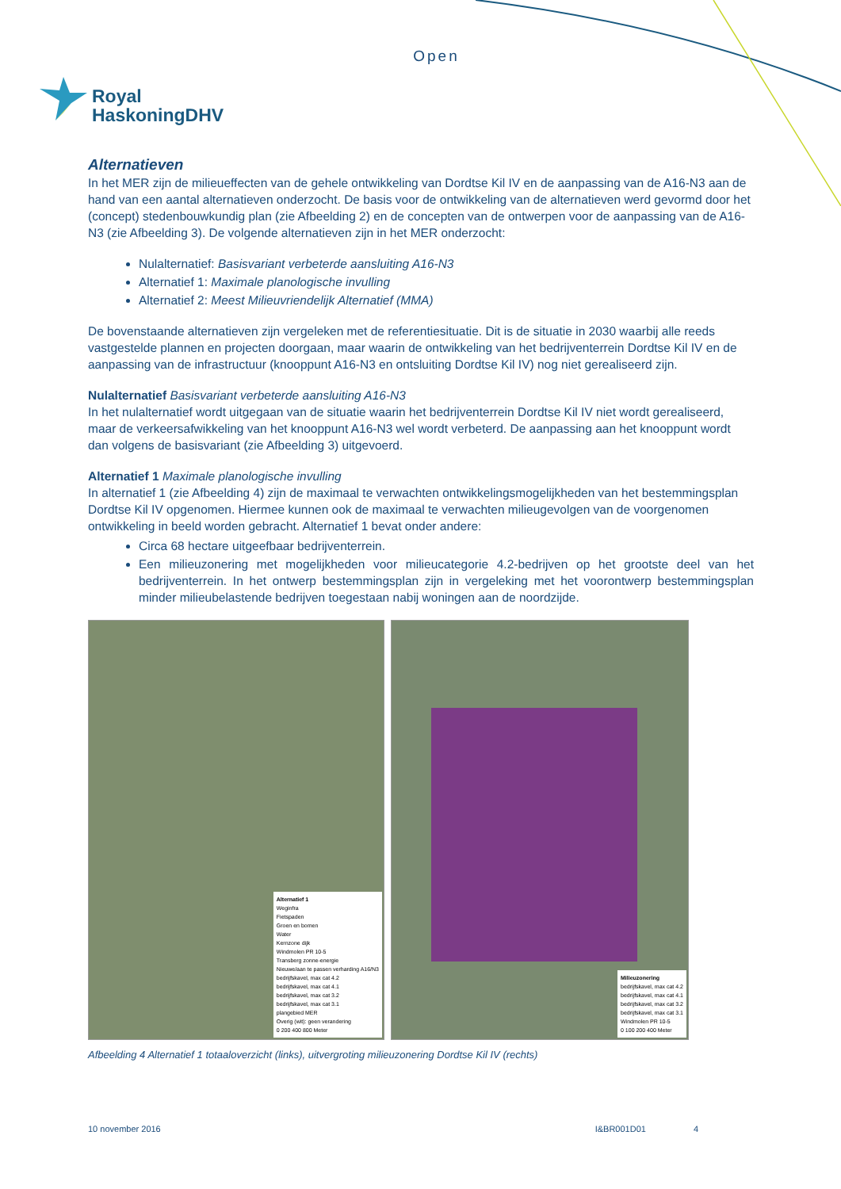Open
Royal
HaskoningDHV
Alternatieven
In het MER zijn de milieueffecten van de gehele ontwikkeling van Dordtse Kil IV en de aanpassing van de A16-N3 aan de hand van een aantal alternatieven onderzocht. De basis voor de ontwikkeling van de alternatieven werd gevormd door het (concept) stedenbouwkundig plan (zie Afbeelding 2) en de concepten van de ontwerpen voor de aanpassing van de A16-N3 (zie Afbeelding 3). De volgende alternatieven zijn in het MER onderzocht:
Nulalternatief: Basisvariant verbeterde aansluiting A16-N3
Alternatief 1: Maximale planologische invulling
Alternatief 2: Meest Milieuvriendelijk Alternatief (MMA)
De bovenstaande alternatieven zijn vergeleken met de referentiesituatie. Dit is de situatie in 2030 waarbij alle reeds vastgestelde plannen en projecten doorgaan, maar waarin de ontwikkeling van het bedrijventerrein Dordtse Kil IV en de aanpassing van de infrastructuur (knooppunt A16-N3 en ontsluiting Dordtse Kil IV) nog niet gerealiseerd zijn.
Nulalternatief Basisvariant verbeterde aansluiting A16-N3
In het nulalternatief wordt uitgegaan van de situatie waarin het bedrijventerrein Dordtse Kil IV niet wordt gerealiseerd, maar de verkeersafwikkeling van het knooppunt A16-N3 wel wordt verbeterd. De aanpassing aan het knooppunt wordt dan volgens de basisvariant (zie Afbeelding 3) uitgevoerd.
Alternatief 1 Maximale planologische invulling
In alternatief 1 (zie Afbeelding 4) zijn de maximaal te verwachten ontwikkelingsmogelijkheden van het bestemmingsplan Dordtse Kil IV opgenomen. Hiermee kunnen ook de maximaal te verwachten milieugevolgen van de voorgenomen ontwikkeling in beeld worden gebracht. Alternatief 1 bevat onder andere:
Circa 68 hectare uitgeefbaar bedrijventerrein.
Een milieuzonering met mogelijkheden voor milieucategorie 4.2-bedrijven op het grootste deel van het bedrijventerrein. In het ontwerp bestemmingsplan zijn in vergeleking met het voorontwerp bestemmingsplan minder milieubelastende bedrijven toegestaan nabij woningen aan de noordzijde.
Alternatief 1
Weginfra
Fietspaden
Groen en bomen
Water
Kernzone dijk
Windmolen PR 10-5
Transberg zonne-energie
Nieuwe/aan te passen verharding A16/N3
bedrijfskavel, max cat 4.2
bedrijfskavel, max cat 4.1
bedrijfskavel, max cat 3.2
bedrijfskavel, max cat 3.1
plangebied MER
Overig (wit): geen verandering
0 200 400 800 Meter
Milieuzonering
bedrijfskavel, max cat 4.2
bedrijfskavel, max cat 4.1
bedrijfskavel, max cat 3.2
bedrijfskavel, max cat 3.1
Windmolen PR 10-5
0 100 200 400 Meter
Afbeelding 4 Alternatief 1 totaaloverzicht (links), uitvergroting milieuzonering Dordtse Kil IV (rechts)
10 november 2016 I&BR001D01 4